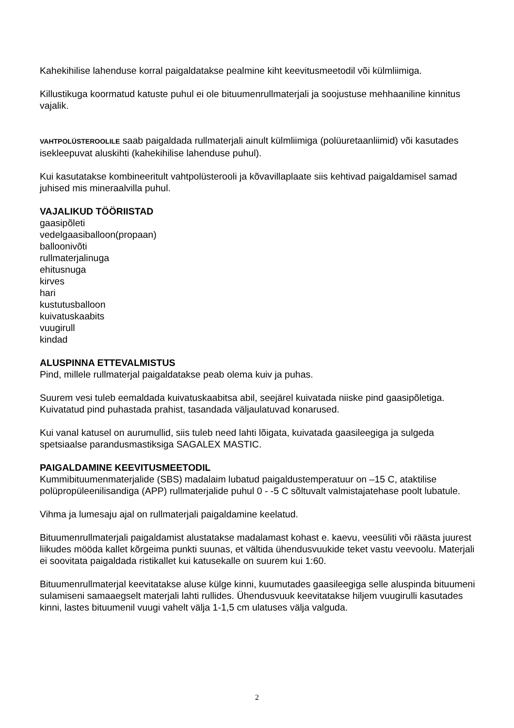Kahekihilise lahenduse korral paigaldatakse pealmine kiht keevitusmeetodil või külmliimiga.
Killustikuga koormatud katuste puhul ei ole bituumenrullmaterjali ja soojustuse mehhaaniline kinnitus vajalik.
VAHTPOLÜSTEROOLILE saab paigaldada rullmaterjali ainult külmliimiga (polüuretaanliimid) või kasutades isekleepuvat aluskihti (kahekihilise lahenduse puhul).
Kui kasutatakse kombineeritult vahtpolüsterooli ja kõvavillaplaate siis kehtivad paigaldamisel samad juhised mis mineraalvilla puhul.
VAJALIKUD TÖÖRIISTAD
gaasipõleti
vedelgaasiballoon(propaan)
balloonivõti
rullmaterjalinuga
ehitusnuga
kirves
hari
kustutusballoon
kuivatuskaabits
vuugirull
kindad
ALUSPINNA ETTEVALMISTUS
Pind, millele rullmaterjal paigaldatakse peab olema kuiv ja puhas.
Suurem vesi tuleb eemaldada kuivatuskaabitsa abil, seejärel kuivatada niiske pind gaasipõletiga. Kuivatatud pind puhastada prahist, tasandada väljaulatuvad konarused.
Kui vanal katusel on aurumullid, siis tuleb need lahti lõigata, kuivatada gaasileegiga ja sulgeda spetsiaalse parandusmastiksiga SAGALEX MASTIC.
PAIGALDAMINE KEEVITUSMEETODIL
Kummibituumenmaterjalide (SBS) madalaim lubatud paigaldustemperatuur on –15 C, ataktilise polüpropüleenilisandiga (APP) rullmaterjalide puhul 0 - -5 C sõltuvalt valmistajatehase poolt lubatule.
Vihma ja lumesaju ajal on rullmaterjali paigaldamine keelatud.
Bituumenrullmaterjali paigaldamist alustatakse madalamast kohast e. kaevu, veesüliti või räästa juurest liikudes mööda kallet kõrgeima punkti suunas, et vältida ühendusvuukide teket vastu veevoolu. Materjali ei soovitata paigaldada ristikallet kui katusekalle on suurem kui 1:60.
Bituumenrullmaterjal keevitatakse aluse külge kinni, kuumutades gaasileegiga selle aluspinda bituumeni sulamiseni samaaegselt materjali lahti rullides. Ühendusvuuk keevitatakse hiljem vuugirulli kasutades kinni, lastes bituumenil vuugi vahelt välja 1-1,5 cm ulatuses välja valguda.
2